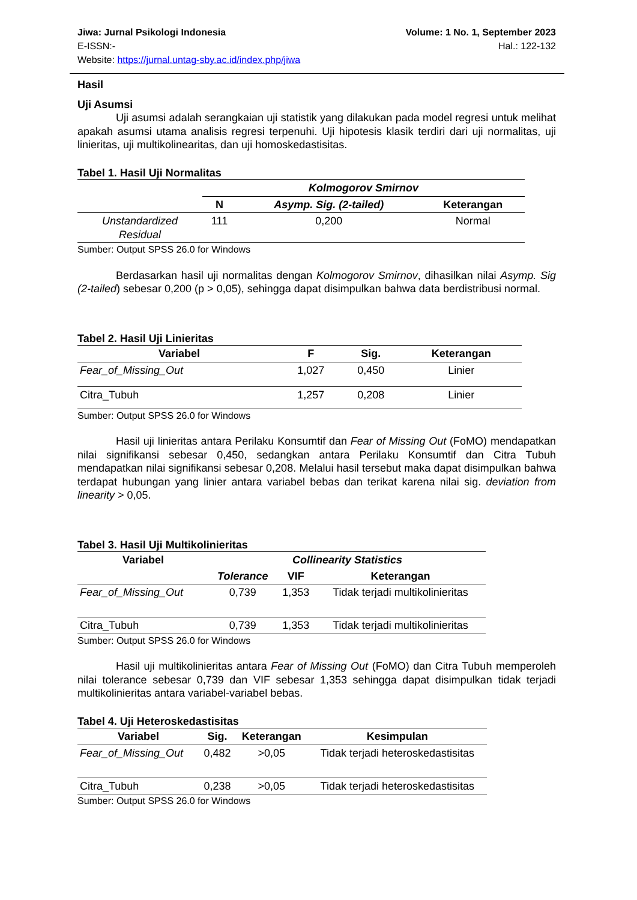Volume: 1 No. 1, September 2023
Hal.: 122-132
Jiwa: Jurnal Psikologi Indonesia
E-ISSN:-
Website: https://jurnal.untag-sby.ac.id/index.php/jiwa
Hasil
Uji Asumsi
Uji asumsi adalah serangkaian uji statistik yang dilakukan pada model regresi untuk melihat apakah asumsi utama analisis regresi terpenuhi. Uji hipotesis klasik terdiri dari uji normalitas, uji linieritas, uji multikolinearitas, dan uji homoskedastisitas.
Tabel 1. Hasil Uji Normalitas
| | Kolmogorov Smirnov | | |
| --- | --- | --- | --- |
| | N | Asymp. Sig. (2-tailed) | Keterangan |
| Unstandardized Residual | 111 | 0,200 | Normal |
Sumber: Output SPSS 26.0 for Windows
Berdasarkan hasil uji normalitas dengan Kolmogorov Smirnov, dihasilkan nilai Asymp. Sig (2-tailed) sebesar 0,200 (p > 0,05), sehingga dapat disimpulkan bahwa data berdistribusi normal.
Tabel 2. Hasil Uji Linieritas
| Variabel | F | Sig. | Keterangan |
| --- | --- | --- | --- |
| Fear_of_Missing_Out | 1,027 | 0,450 | Linier |
| Citra_Tubuh | 1,257 | 0,208 | Linier |
Sumber: Output SPSS 26.0 for Windows
Hasil uji linieritas antara Perilaku Konsumtif dan Fear of Missing Out (FoMO) mendapatkan nilai signifikansi sebesar 0,450, sedangkan antara Perilaku Konsumtif dan Citra Tubuh mendapatkan nilai signifikansi sebesar 0,208. Melalui hasil tersebut maka dapat disimpulkan bahwa terdapat hubungan yang linier antara variabel bebas dan terikat karena nilai sig. deviation from linearity > 0,05.
Tabel 3. Hasil Uji Multikolinieritas
| Variabel | Collinearity Statistics | | |
| --- | --- | --- | --- |
| | Tolerance | VIF | Keterangan |
| Fear_of_Missing_Out | 0,739 | 1,353 | Tidak terjadi multikolinieritas |
| Citra_Tubuh | 0,739 | 1,353 | Tidak terjadi multikolinieritas |
Sumber: Output SPSS 26.0 for Windows
Hasil uji multikolinieritas antara Fear of Missing Out (FoMO) dan Citra Tubuh memperoleh nilai tolerance sebesar 0,739 dan VIF sebesar 1,353 sehingga dapat disimpulkan tidak terjadi multikolinieritas antara variabel-variabel bebas.
Tabel 4. Uji Heteroskedastisitas
| Variabel | Sig. | Keterangan | Kesimpulan |
| --- | --- | --- | --- |
| Fear_of_Missing_Out | 0,482 | >0,05 | Tidak terjadi heteroskedastisitas |
| Citra_Tubuh | 0,238 | >0,05 | Tidak terjadi heteroskedastisitas |
Sumber: Output SPSS 26.0 for Windows